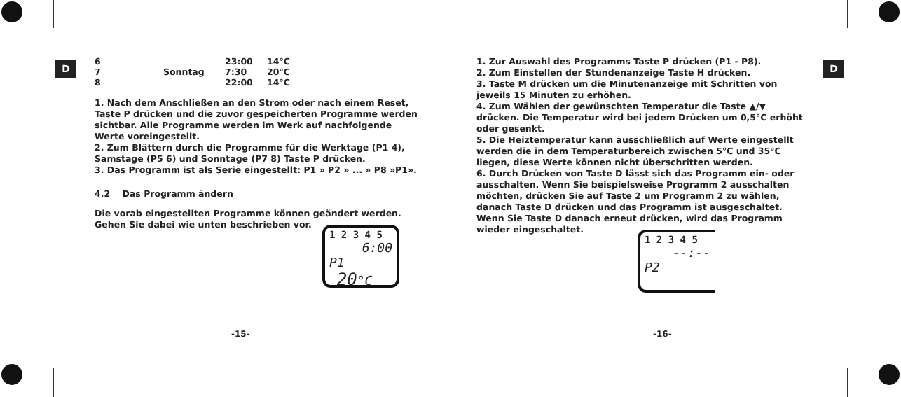D D
| 6 | | 23:00 | 14°C |
| 7 | Sonntag | 7:30 | 20°C |
| 8 | | 22:00 | 14°C |
1. Nach dem Anschließen an den Strom oder nach einem Reset, Taste P drücken und die zuvor gespeicherten Programme werden sichtbar. Alle Programme werden im Werk auf nachfolgende Werte voreingestellt.
2. Zum Blättern durch die Programme für die Werktage (P1 4), Samstage (P5 6) und Sonntage (P7 8) Taste P drücken.
3. Das Programm ist als Serie eingestellt: P1 » P2 » ... » P8 »P1».
4.2 Das Programm ändern
Die vorab eingestellten Programme können geändert werden.
Gehen Sie dabei wie unten beschrieben vor.
1 2 3 4 5
6:00
P1 20°C
-15-
1. Zur Auswahl des Programms Taste P drücken (P1 - P8).
2. Zum Einstellen der Stundenanzeige Taste H drücken.
3. Taste M drücken um die Minutenanzeige mit Schritten von jeweils 15 Minuten zu erhöhen.
4. Zum Wählen der gewünschten Temperatur die Taste ▲/▼ drücken. Die Temperatur wird bei jedem Drücken um 0,5°C erhöht oder gesenkt.
5. Die Heiztemperatur kann ausschließlich auf Werte eingestellt werden die in dem Temperaturbereich zwischen 5°C und 35°C liegen, diese Werte können nicht überschritten werden.
6. Durch Drücken von Taste D lässt sich das Programm ein- oder ausschalten. Wenn Sie beispielsweise Programm 2 ausschalten möchten, drücken Sie auf Taste 2 um Programm 2 zu wählen, danach Taste D drücken und das Programm ist ausgeschaltet. Wenn Sie Taste D danach erneut drücken, wird das Programm wieder eingeschaltet.
1 2 3 4 5
--:--
P2
-16-